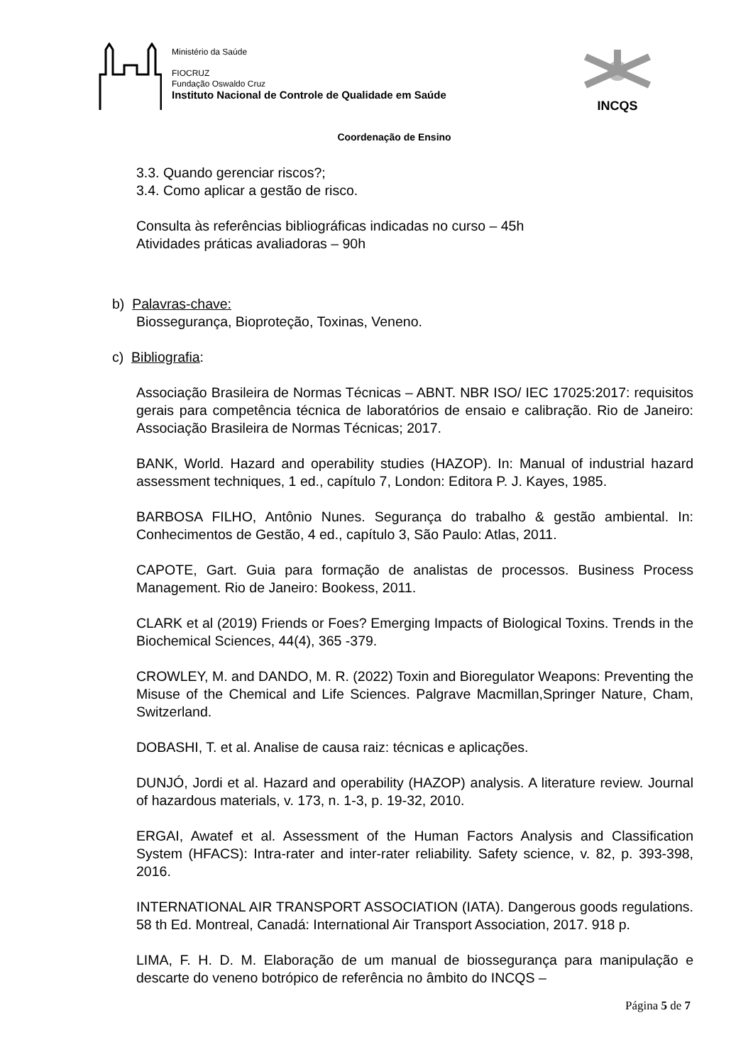Ministério da Saúde
FIOCRUZ
Fundação Oswaldo Cruz
Instituto Nacional de Controle de Qualidade em Saúde
INCQS
Coordenação de Ensino
3.3. Quando gerenciar riscos?;
3.4. Como aplicar a gestão de risco.
Consulta às referências bibliográficas indicadas no curso – 45h
Atividades práticas avaliadoras – 90h
b) Palavras-chave:
Biossegurança, Bioproteção, Toxinas, Veneno.
c) Bibliografia:
Associação Brasileira de Normas Técnicas – ABNT. NBR ISO/ IEC 17025:2017: requisitos gerais para competência técnica de laboratórios de ensaio e calibração. Rio de Janeiro: Associação Brasileira de Normas Técnicas; 2017.
BANK, World. Hazard and operability studies (HAZOP). In: Manual of industrial hazard assessment techniques, 1 ed., capítulo 7, London: Editora P. J. Kayes, 1985.
BARBOSA FILHO, Antônio Nunes. Segurança do trabalho & gestão ambiental. In: Conhecimentos de Gestão, 4 ed., capítulo 3, São Paulo: Atlas, 2011.
CAPOTE, Gart. Guia para formação de analistas de processos. Business Process Management. Rio de Janeiro: Bookess, 2011.
CLARK et al (2019) Friends or Foes? Emerging Impacts of Biological Toxins. Trends in the Biochemical Sciences, 44(4), 365 -379.
CROWLEY, M. and DANDO, M. R. (2022) Toxin and Bioregulator Weapons: Preventing the Misuse of the Chemical and Life Sciences. Palgrave Macmillan,Springer Nature, Cham, Switzerland.
DOBASHI, T. et al. Analise de causa raiz: técnicas e aplicações.
DUNJÓ, Jordi et al. Hazard and operability (HAZOP) analysis. A literature review. Journal of hazardous materials, v. 173, n. 1-3, p. 19-32, 2010.
ERGAI, Awatef et al. Assessment of the Human Factors Analysis and Classification System (HFACS): Intra-rater and inter-rater reliability. Safety science, v. 82, p. 393-398, 2016.
INTERNATIONAL AIR TRANSPORT ASSOCIATION (IATA). Dangerous goods regulations. 58 th Ed. Montreal, Canadá: International Air Transport Association, 2017. 918 p.
LIMA, F. H. D. M. Elaboração de um manual de biossegurança para manipulação e descarte do veneno botrópico de referência no âmbito do INCQS –
Página 5 de 7